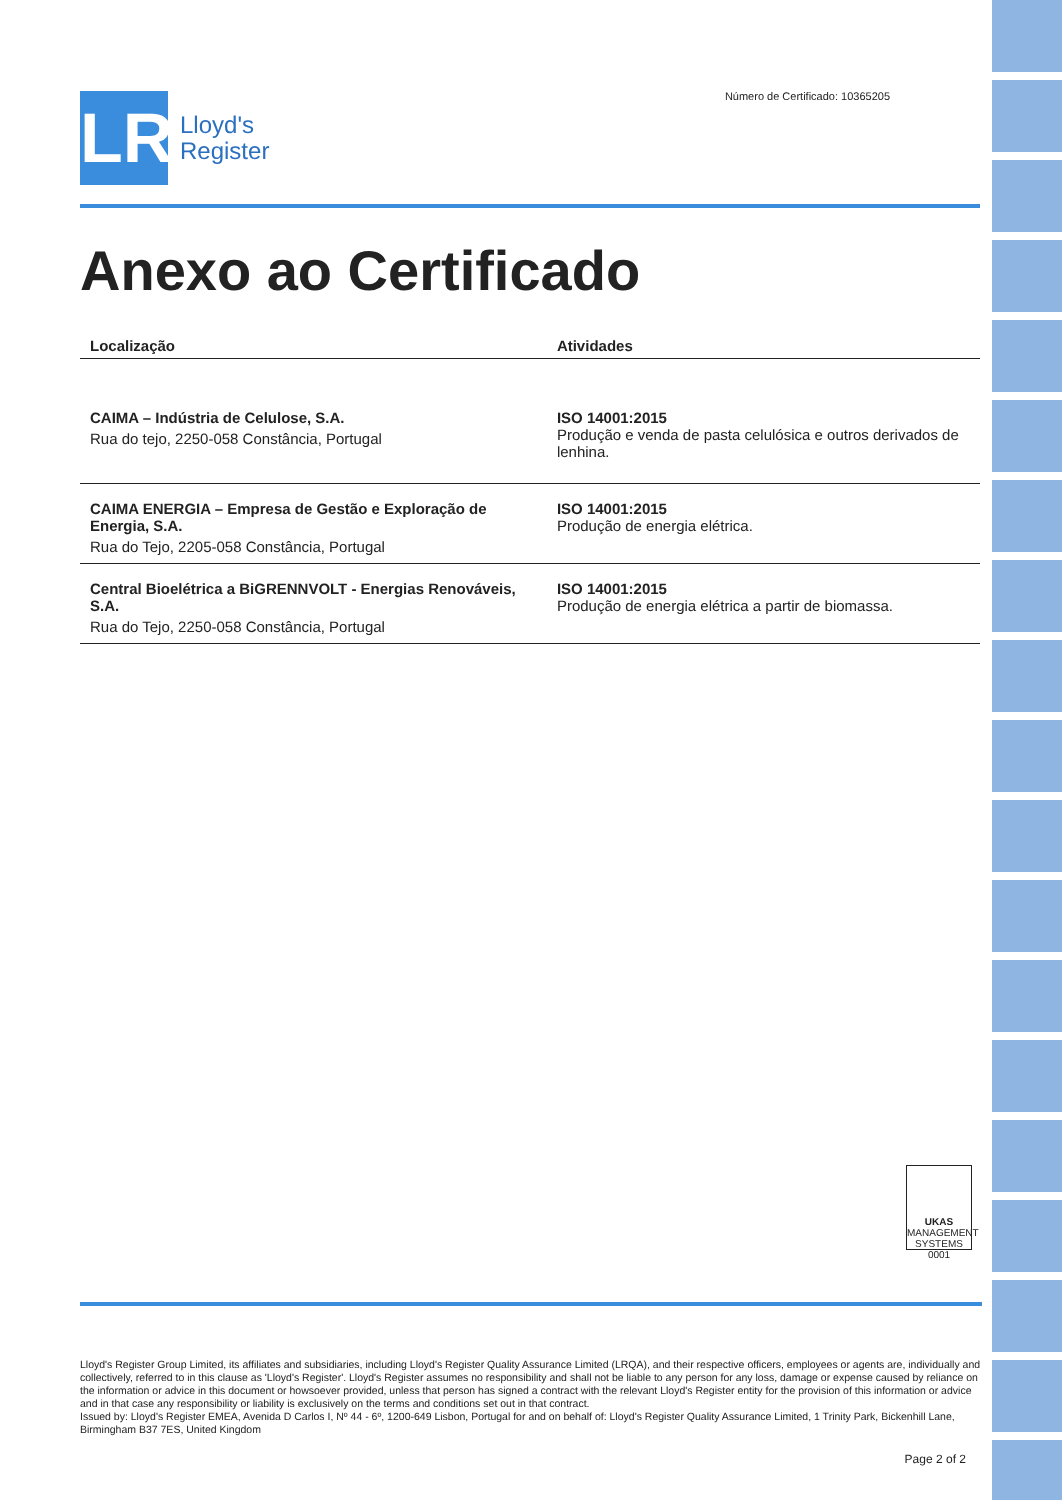LR
Lloyd's
Register
Número de Certificado: 10365205
Anexo ao Certificado
| Localização | Atividades |
| --- | --- |
| CAIMA – Indústria de Celulose, S.A. Rua do tejo, 2250-058 Constância, Portugal | ISO 14001:2015 Produção e venda de pasta celulósica e outros derivados de lenhina. |
| CAIMA ENERGIA – Empresa de Gestão e Exploração de Energia, S.A. Rua do Tejo, 2205-058 Constância, Portugal | ISO 14001:2015 Produção de energia elétrica. |
| Central Bioelétrica a BiGRENNVOLT - Energias Renováveis, S.A. Rua do Tejo, 2250-058 Constância, Portugal | ISO 14001:2015 Produção de energia elétrica a partir de biomassa. |
UKAS
MANAGEMENT SYSTEMS
0001
Lloyd's Register Group Limited, its affiliates and subsidiaries, including Lloyd's Register Quality Assurance Limited (LRQA), and their respective officers, employees or agents are, individually and collectively, referred to in this clause as 'Lloyd's Register'. Lloyd's Register assumes no responsibility and shall not be liable to any person for any loss, damage or expense caused by reliance on the information or advice in this document or howsoever provided, unless that person has signed a contract with the relevant Lloyd's Register entity for the provision of this information or advice and in that case any responsibility or liability is exclusively on the terms and conditions set out in that contract.
Issued by: Lloyd's Register EMEA, Avenida D Carlos I, Nº 44 - 6º, 1200-649 Lisbon, Portugal for and on behalf of: Lloyd's Register Quality Assurance Limited, 1 Trinity Park, Bickenhill Lane, Birmingham B37 7ES, United Kingdom
Page 2 of 2